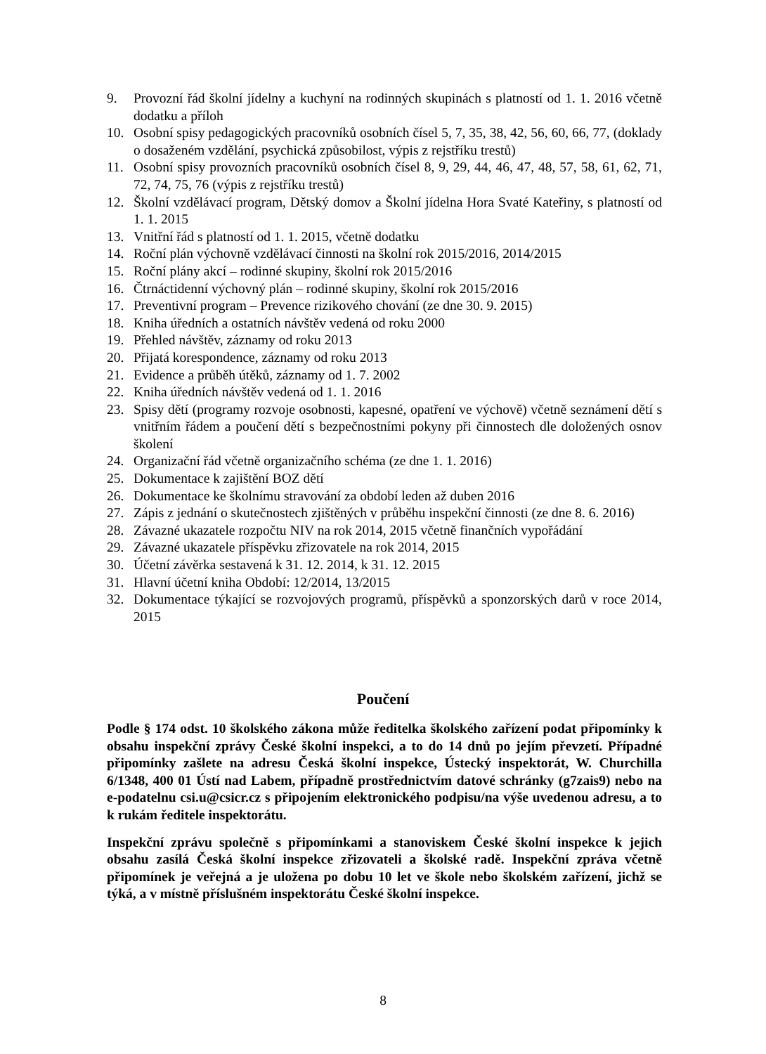9. Provozní řád školní jídelny a kuchyní na rodinných skupinách s platností od 1. 1. 2016 včetně dodatku a příloh
10. Osobní spisy pedagogických pracovníků osobních čísel 5, 7, 35, 38, 42, 56, 60, 66, 77, (doklady o dosaženém vzdělání, psychická způsobilost, výpis z rejstříku trestů)
11. Osobní spisy provozních pracovníků osobních čísel 8, 9, 29, 44, 46, 47, 48, 57, 58, 61, 62, 71, 72, 74, 75, 76 (výpis z rejstříku trestů)
12. Školní vzdělávací program, Dětský domov a Školní jídelna Hora Svaté Kateřiny, s platností od 1. 1. 2015
13. Vnitřní řád s platností od 1. 1. 2015, včetně dodatku
14. Roční plán výchovně vzdělávací činnosti na školní rok 2015/2016, 2014/2015
15. Roční plány akcí – rodinné skupiny, školní rok 2015/2016
16. Čtrnáctidenní výchovný plán – rodinné skupiny, školní rok 2015/2016
17. Preventivní program – Prevence rizikového chování (ze dne 30. 9. 2015)
18. Kniha úředních a ostatních návštěv vedená od roku 2000
19. Přehled návštěv, záznamy od roku 2013
20. Přijatá korespondence, záznamy od roku 2013
21. Evidence a průběh útěků, záznamy od 1. 7. 2002
22. Kniha úředních návštěv vedená od 1. 1. 2016
23. Spisy dětí (programy rozvoje osobnosti, kapesné, opatření ve výchově) včetně seznámení dětí s vnitřním řádem a poučení dětí s bezpečnostními pokyny při činnostech dle doložených osnov školení
24. Organizační řád včetně organizačního schéma (ze dne 1. 1. 2016)
25. Dokumentace k zajištění BOZ dětí
26. Dokumentace ke školnímu stravování za období leden až duben 2016
27. Zápis z jednání o skutečnostech zjištěných v průběhu inspekční činnosti (ze dne 8. 6. 2016)
28. Závazné ukazatele rozpočtu NIV na rok 2014, 2015 včetně finančních vypořádání
29. Závazné ukazatele příspěvku zřizovatele na rok 2014, 2015
30. Účetní závěrka sestavená k 31. 12. 2014, k 31. 12. 2015
31. Hlavní účetní kniha Období: 12/2014, 13/2015
32. Dokumentace týkající se rozvojových programů, příspěvků a sponzorských darů v roce 2014, 2015
Poučení
Podle § 174 odst. 10 školského zákona může ředitelka školského zařízení podat připomínky k obsahu inspekční zprávy České školní inspekci, a to do 14 dnů po jejím převzetí. Případné připomínky zašlete na adresu Česká školní inspekce, Ústecký inspektorát, W. Churchilla 6/1348, 400 01 Ústí nad Labem, případně prostřednictvím datové schránky (g7zais9) nebo na e-podatelnu csi.u@csicr.cz s připojením elektronického podpisu/na výše uvedenou adresu, a to k rukám ředitele inspektorátu.
Inspekční zprávu společně s připomínkami a stanoviskem České školní inspekce k jejich obsahu zasílá Česká školní inspekce zřizovateli a školské radě. Inspekční zpráva včetně připomínek je veřejná a je uložena po dobu 10 let ve škole nebo školském zařízení, jichž se týká, a v místně příslušném inspektorátu České školní inspekce.
8